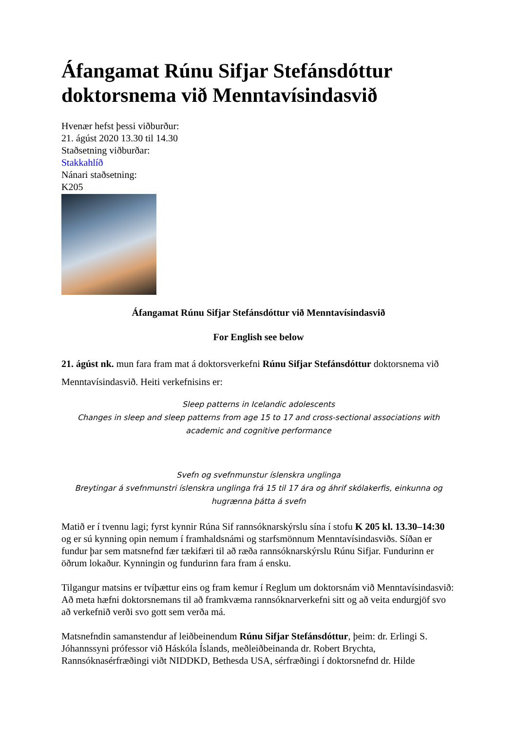Áfangamat Rúnu Sifjar Stefánsdóttur doktorsnema við Menntavísindasvið
Hvenær hefst þessi viðburður:
21. ágúst 2020 13.30 til 14.30
Staðsetning viðburðar:
Stakkahlíð
Nánari staðsetning:
K205
Áfangamat Rúnu Sifjar Stefánsdóttur við Menntavísindasvið
For English see below
21. ágúst nk. mun fara fram mat á doktorsverkefni Rúnu Sifjar Stefánsdóttur doktorsnema við Menntavísindasvið. Heiti verkefnisins er:
Sleep patterns in Icelandic adolescents
Changes in sleep and sleep patterns from age 15 to 17 and cross-sectional associations with academic and cognitive performance
Svefn og svefnmunstur íslenskra unglinga
Breytingar á svefnmunstri íslenskra unglinga frá 15 til 17 ára og áhrif skólakerfis, einkunna og hugrænna þátta á svefn
Matið er í tvennu lagi; fyrst kynnir Rúna Sif rannsóknarskýrslu sína í stofu K 205 kl. 13.30–14:30 og er sú kynning opin nemum í framhaldsnámi og starfsmönnum Menntavísindasviðs. Síðan er fundur þar sem matsnefnd fær tækifæri til að ræða rannsóknarskýrslu Rúnu Sifjar. Fundurinn er öðrum lokaður. Kynningin og fundurinn fara fram á ensku.
Tilgangur matsins er tvíþættur eins og fram kemur í Reglum um doktorsnám við Menntavísindasvið: Að meta hæfni doktorsnemans til að framkvæma rannsóknarverkefni sitt og að veita endurgjöf svo að verkefnið verði svo gott sem verða má.
Matsnefndin samanstendur af leiðbeinendum Rúnu Sifjar Stefánsdóttur, þeim: dr. Erlingi S. Jóhannssyni prófessor við Háskóla Íslands, meðleiðbeinanda dr. Robert Brychta, Rannsóknasérfræðingi viðt NIDDKD, Bethesda USA, sérfræðingi í doktorsnefnd dr. Hilde